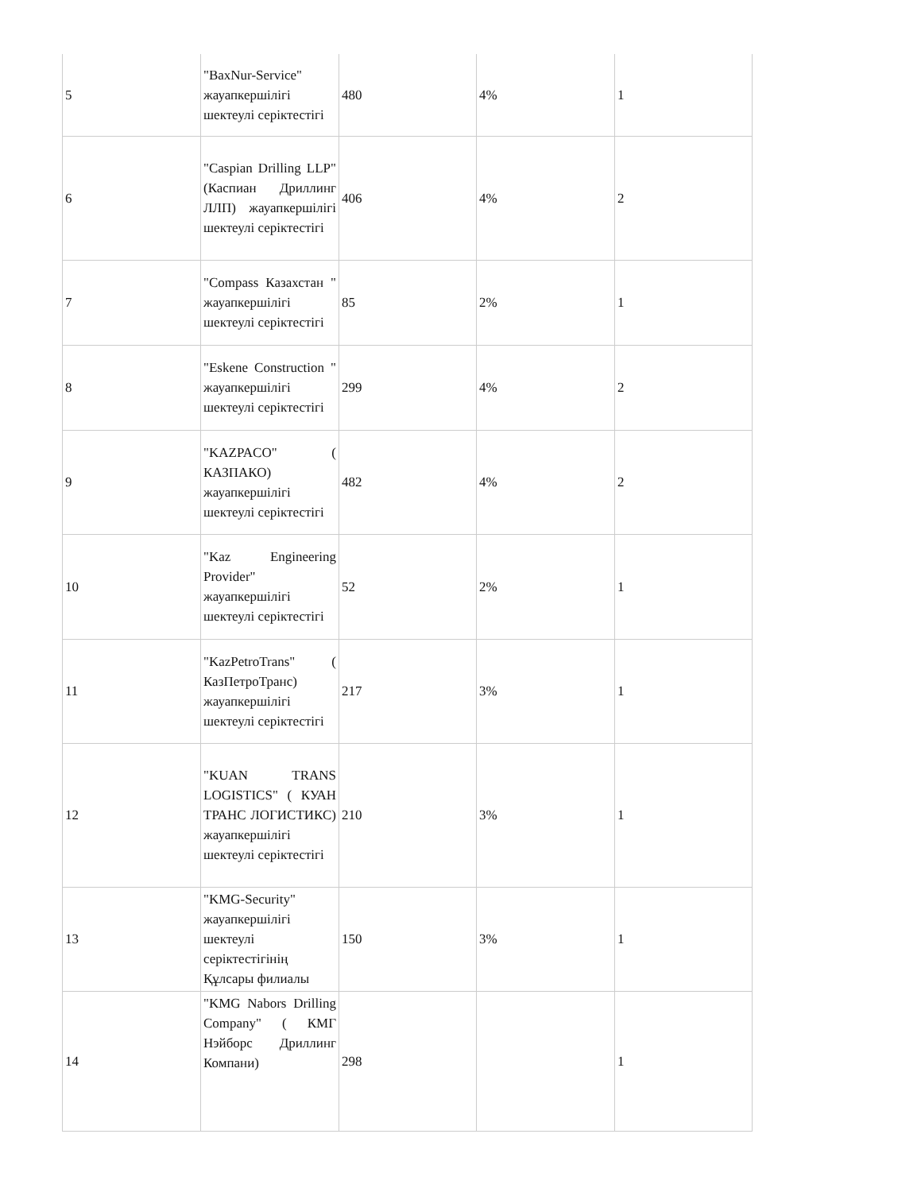| 5 | "BaxNur-Service" жауапкершілігі шектеулі серіктестігі | 480 | 4% | 1 |
| 6 | "Caspian Drilling LLP" (Каспиан Дриллинг ЛЛП) жауапкершілігі шектеулі серіктестігі | 406 | 4% | 2 |
| 7 | "Compass Казахстан " жауапкершілігі шектеулі серіктестігі | 85 | 2% | 1 |
| 8 | "Eskene Construction " жауапкершілігі шектеулі серіктестігі | 299 | 4% | 2 |
| 9 | "KAZPACO" ( КАЗПАКО) жауапкершілігі шектеулі серіктестігі | 482 | 4% | 2 |
| 10 | "Kaz Engineering Provider" жауапкершілігі шектеулі серіктестігі | 52 | 2% | 1 |
| 11 | "KazPetroTrans" ( КазПетроТранс) жауапкершілігі шектеулі серіктестігі | 217 | 3% | 1 |
| 12 | "KUAN TRANS LOGISTICS" ( КУАН ТРАНС ЛОГИСТИКС) жауапкершілігі шектеулі серіктестігі | 210 | 3% | 1 |
| 13 | "KMG-Security" жауапкершілігі шектеулі серіктестігінің Құлсары филиалы | 150 | 3% | 1 |
| 14 | "KMG Nabors Drilling Company" ( КМГ Нэйборс Дриллинг Компани) | 298 | | 1 |